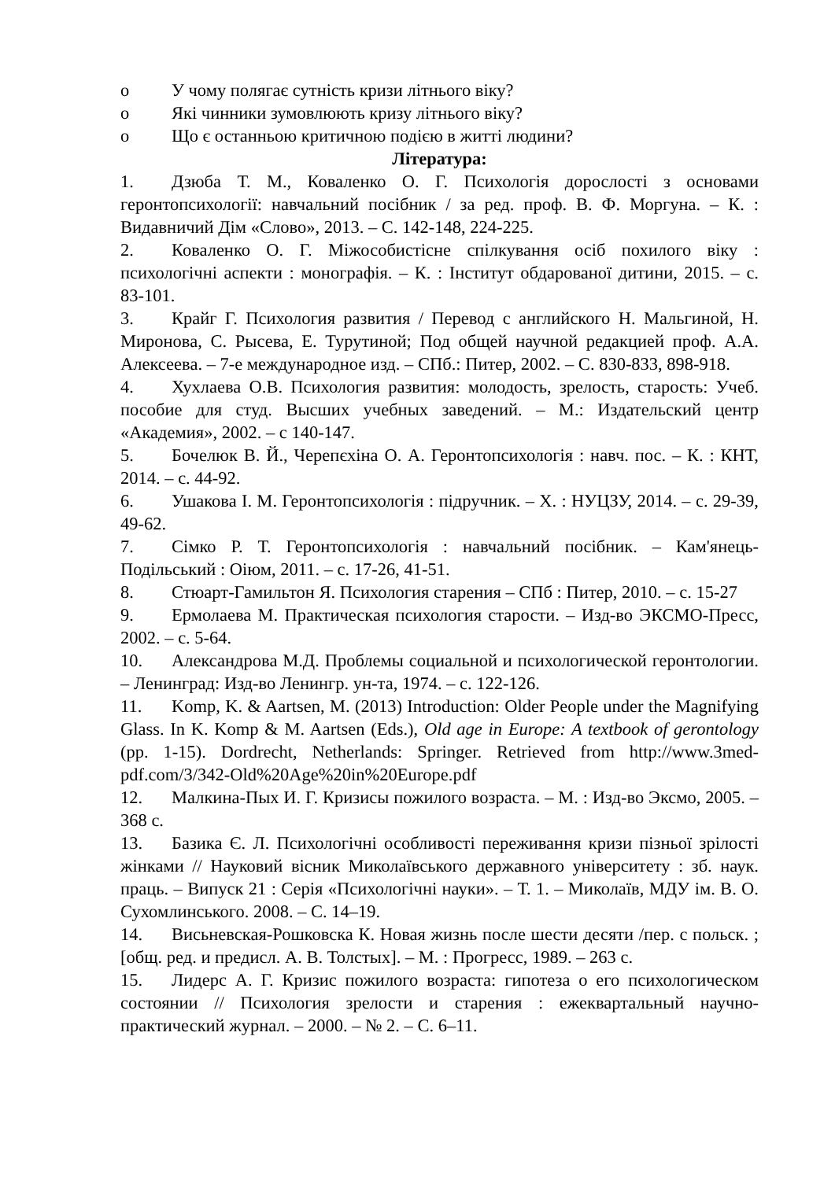o У чому полягає сутність кризи літнього віку?
o Які чинники зумовлюють кризу літнього віку?
o Що є останньою критичною подією в житті людини?
Література:
1. Дзюба Т. М., Коваленко О. Г. Психологія дорослості з основами геронтопсихології: навчальний посібник / за ред. проф. В. Ф. Моргуна. – К. : Видавничий Дім «Слово», 2013. – С. 142-148, 224-225.
2. Коваленко О. Г. Міжособистісне спілкування осіб похилого віку : психологічні аспекти : монографія. – К. : Інститут обдарованої дитини, 2015. – с. 83-101.
3. Крайг Г. Психология развития / Перевод с английского Н. Мальгиной, Н. Миронова, С. Рысева, Е. Турутиной; Под общей научной редакцией проф. А.А. Алексеева. – 7-е международное изд. – СПб.: Питер, 2002. – С. 830-833, 898-918.
4. Хухлаева О.В. Психология развития: молодость, зрелость, старость: Учеб. пособие для студ. Высших учебных заведений. – М.: Издательский центр «Академия», 2002. – с 140-147.
5. Бочелюк В. Й., Черепєхіна О. А. Геронтопсихологія : навч. пос. – К. : КНТ, 2014. – с. 44-92.
6. Ушакова І. М. Геронтопсихологія : підручник. – Х. : НУЦЗУ, 2014. – с. 29-39, 49-62.
7. Сімко Р. Т. Геронтопсихологія : навчальний посібник. – Кам'янець-Подільський : Оіюм, 2011. – с. 17-26, 41-51.
8. Стюарт-Гамильтон Я. Психология старения – СПб : Питер, 2010. – с. 15-27
9. Ермолаева М. Практическая психология старости. – Изд-во ЭКСМО-Пресс, 2002. – с. 5-64.
10. Александрова М.Д. Проблемы социальной и психологической геронтологии. – Ленинград: Изд-во Ленингр. ун-та, 1974. – с. 122-126.
11. Komp, K. & Aartsen, M. (2013) Introduction: Older People under the Magnifying Glass. In K. Komp & M. Aartsen (Eds.), Old age in Europe: A textbook of gerontology (pp. 1-15). Dordrecht, Netherlands: Springer. Retrieved from http://www.3med-pdf.com/3/342-Old%20Age%20in%20Europe.pdf
12. Малкина-Пых И. Г. Кризисы пожилого возраста. – М. : Изд-во Эксмо, 2005. – 368 с.
13. Базика Є. Л. Психологічні особливості переживання кризи пізньої зрілості жінками // Науковий вісник Миколаївського державного університету : зб. наук. праць. – Випуск 21 : Серія «Психологічні науки». – Т. 1. – Миколаїв, МДУ ім. В. О. Сухомлинського. 2008. – С. 14–19.
14. Висьневская-Рошковска К. Новая жизнь после шести десяти /пер. с польск. ; [общ. ред. и предисл. А. В. Толстых]. – М. : Прогресс, 1989. – 263 с.
15. Лидерс А. Г. Кризис пожилого возраста: гипотеза о его психологическом состоянии // Психология зрелости и старения : ежеквартальный научно-практический журнал. – 2000. – № 2. – С. 6–11.